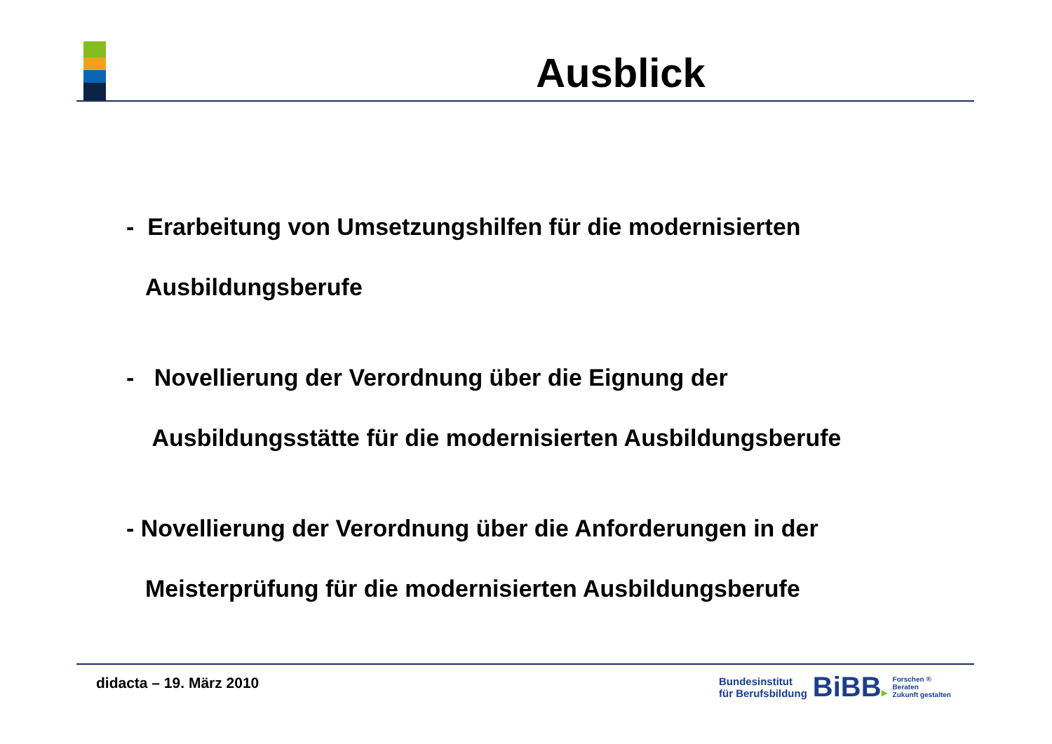Ausblick
- Erarbeitung von Umsetzungshilfen für die modernisierten
Ausbildungsberufe
- Novellierung der Verordnung über die Eignung der
Ausbildungsstätte für die modernisierten Ausbildungsberufe
- Novellierung der Verordnung über die Anforderungen in der
Meisterprüfung für die modernisierten Ausbildungsberufe
didacta – 19. März 2010
Bundesinstitut
für Berufsbildung
BiBB▸
Forschen ®
Beraten
Zukunft gestalten